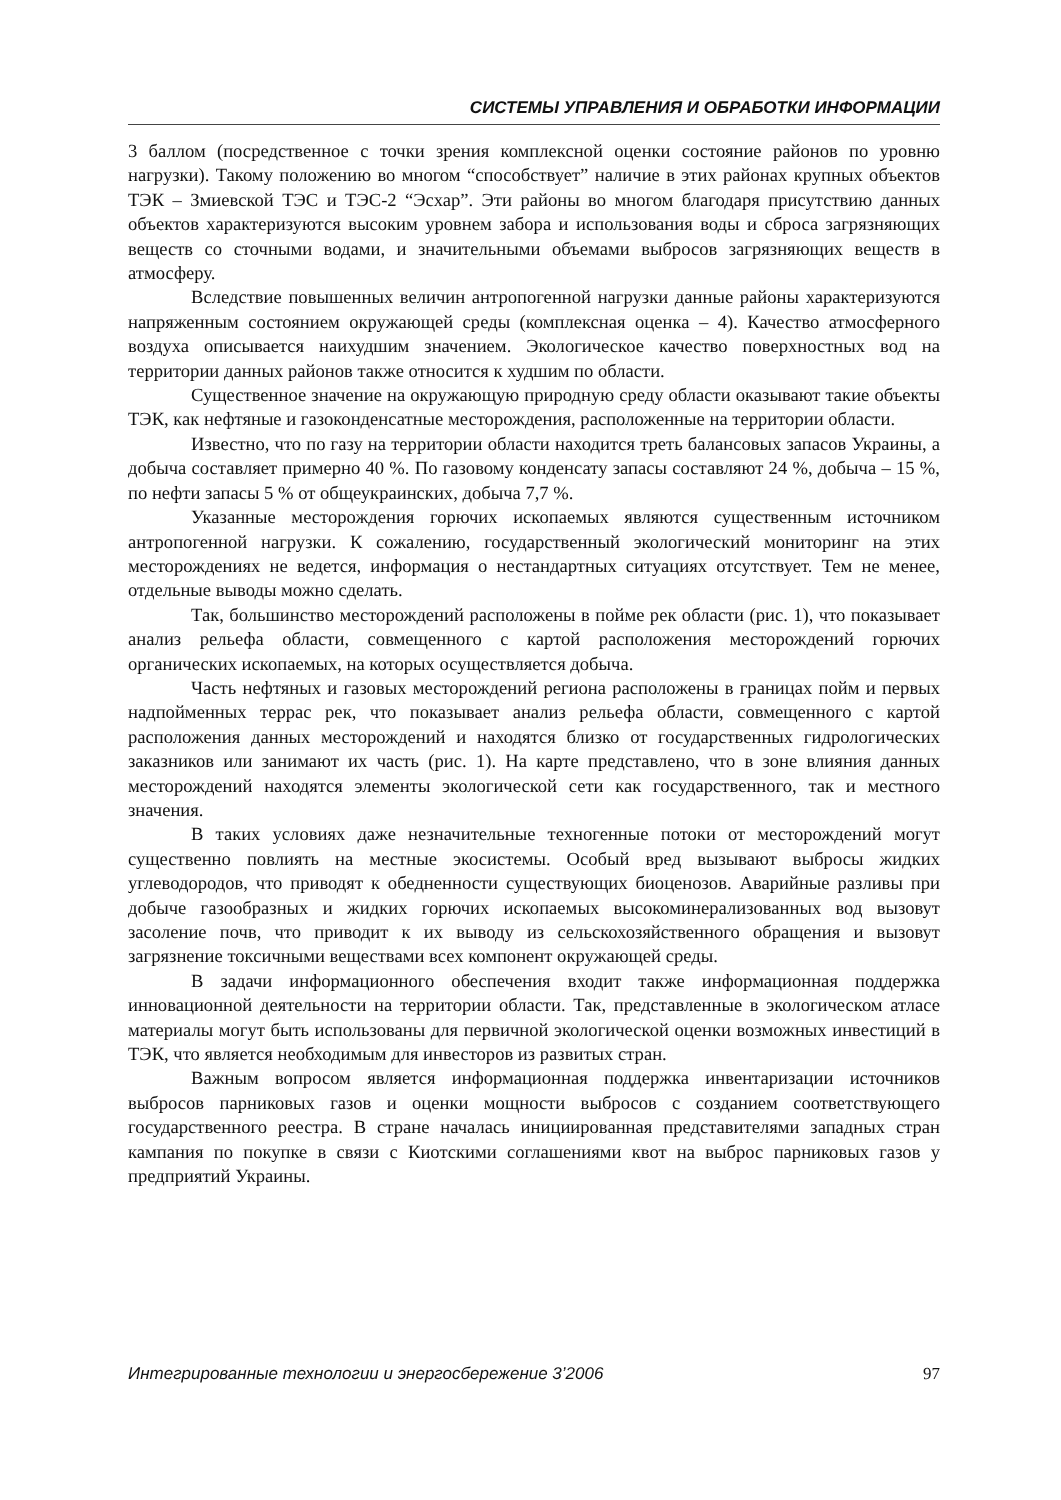СИСТЕМЫ УПРАВЛЕНИЯ И ОБРАБОТКИ ИНФОРМАЦИИ
3 баллом (посредственное с точки зрения комплексной оценки состояние районов по уровню нагрузки). Такому положению во многом “способствует” наличие в этих районах крупных объектов ТЭК – Змиевской ТЭС и ТЭС-2 “Эсхар”. Эти районы во многом благодаря присутствию данных объектов характеризуются высоким уровнем забора и использования воды и сброса загрязняющих веществ со сточными водами, и значительными объемами выбросов загрязняющих веществ в атмосферу.
Вследствие повышенных величин антропогенной нагрузки данные районы характеризуются напряженным состоянием окружающей среды (комплексная оценка – 4). Качество атмосферного воздуха описывается наихудшим значением. Экологическое качество поверхностных вод на территории данных районов также относится к худшим по области.
Существенное значение на окружающую природную среду области оказывают такие объекты ТЭК, как нефтяные и газоконденсатные месторождения, расположенные на территории области.
Известно, что по газу на территории области находится треть балансовых запасов Украины, а добыча составляет примерно 40 %. По газовому конденсату запасы составляют 24 %, добыча – 15 %, по нефти запасы 5 % от общеукраинских, добыча 7,7 %.
Указанные месторождения горючих ископаемых являются существенным источником антропогенной нагрузки. К сожалению, государственный экологический мониторинг на этих месторождениях не ведется, информация о нестандартных ситуациях отсутствует. Тем не менее, отдельные выводы можно сделать.
Так, большинство месторождений расположены в пойме рек области (рис. 1), что показывает анализ рельефа области, совмещенного с картой расположения месторождений горючих органических ископаемых, на которых осуществляется добыча.
Часть нефтяных и газовых месторождений региона расположены в границах пойм и первых надпойменных террас рек, что показывает анализ рельефа области, совмещенного с картой расположения данных месторождений и находятся близко от государственных гидрологических заказников или занимают их часть (рис. 1). На карте представлено, что в зоне влияния данных месторождений находятся элементы экологической сети как государственного, так и местного значения.
В таких условиях даже незначительные техногенные потоки от месторождений могут существенно повлиять на местные экосистемы. Особый вред вызывают выбросы жидких углеводородов, что приводят к обедненности существующих биоценозов. Аварийные разливы при добыче газообразных и жидких горючих ископаемых высокоминерализованных вод вызовут засоление почв, что приводит к их выводу из сельскохозяйственного обращения и вызовут загрязнение токсичными веществами всех компонент окружающей среды.
В задачи информационного обеспечения входит также информационная поддержка инновационной деятельности на территории области. Так, представленные в экологическом атласе материалы могут быть использованы для первичной экологической оценки возможных инвестиций в ТЭК, что является необходимым для инвесторов из развитых стран.
Важным вопросом является информационная поддержка инвентаризации источников выбросов парниковых газов и оценки мощности выбросов с созданием соответствующего государственного реестра. В стране началась инициированная представителями западных стран кампания по покупке в связи с Киотскими соглашениями квот на выброс парниковых газов у предприятий Украины.
Интегрированные технологии и энергосбережение 3’2006 97